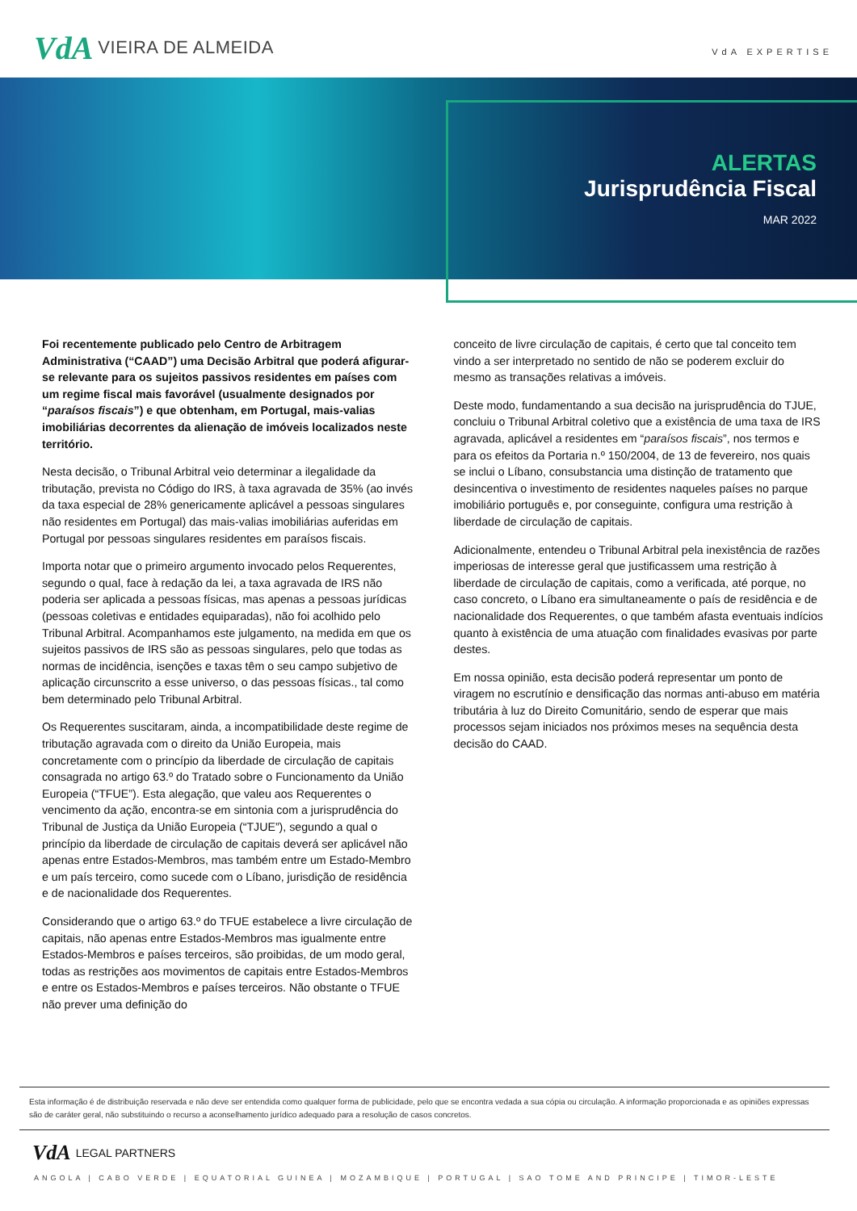VdA VIEIRA DE ALMEIDA
VdA EXPERTISE
ALERTAS
Jurisprudência Fiscal
MAR 2022
Foi recentemente publicado pelo Centro de Arbitragem Administrativa (“CAAD”) uma Decisão Arbitral que poderá afigurar-se relevante para os sujeitos passivos residentes em países com um regime fiscal mais favorável (usualmente designados por “paraísos fiscais”) e que obtenham, em Portugal, mais-valias imobiliárias decorrentes da alienação de imóveis localizados neste território.
Nesta decisão, o Tribunal Arbitral veio determinar a ilegalidade da tributação, prevista no Código do IRS, à taxa agravada de 35% (ao invés da taxa especial de 28% genericamente aplicável a pessoas singulares não residentes em Portugal) das mais-valias imobiliárias auferidas em Portugal por pessoas singulares residentes em paraísos fiscais.
Importa notar que o primeiro argumento invocado pelos Requerentes, segundo o qual, face à redação da lei, a taxa agravada de IRS não poderia ser aplicada a pessoas físicas, mas apenas a pessoas jurídicas (pessoas coletivas e entidades equiparadas), não foi acolhido pelo Tribunal Arbitral. Acompanhamos este julgamento, na medida em que os sujeitos passivos de IRS são as pessoas singulares, pelo que todas as normas de incidência, isenções e taxas têm o seu campo subjetivo de aplicação circunscrito a esse universo, o das pessoas físicas., tal como bem determinado pelo Tribunal Arbitral.
Os Requerentes suscitaram, ainda, a incompatibilidade deste regime de tributação agravada com o direito da União Europeia, mais concretamente com o princípio da liberdade de circulação de capitais consagrada no artigo 63.º do Tratado sobre o Funcionamento da União Europeia (“TFUE”). Esta alegação, que valeu aos Requerentes o vencimento da ação, encontra-se em sintonia com a jurisprudência do Tribunal de Justiça da União Europeia (“TJUE”), segundo a qual o princípio da liberdade de circulação de capitais deverá ser aplicável não apenas entre Estados-Membros, mas também entre um Estado-Membro e um país terceiro, como sucede com o Líbano, jurisdição de residência e de nacionalidade dos Requerentes.
Considerando que o artigo 63.º do TFUE estabelece a livre circulação de capitais, não apenas entre Estados-Membros mas igualmente entre Estados-Membros e países terceiros, são proibidas, de um modo geral, todas as restrições aos movimentos de capitais entre Estados-Membros e entre os Estados-Membros e países terceiros. Não obstante o TFUE não prever uma definição do
conceito de livre circulação de capitais, é certo que tal conceito tem vindo a ser interpretado no sentido de não se poderem excluir do mesmo as transações relativas a imóveis.
Deste modo, fundamentando a sua decisão na jurisprudência do TJUE, concluiu o Tribunal Arbitral coletivo que a existência de uma taxa de IRS agravada, aplicável a residentes em “paraísos fiscais”, nos termos e para os efeitos da Portaria n.º 150/2004, de 13 de fevereiro, nos quais se inclui o Líbano, consubstancia uma distinção de tratamento que desincentiva o investimento de residentes naqueles países no parque imobiliário português e, por conseguinte, configura uma restrição à liberdade de circulação de capitais.
Adicionalmente, entendeu o Tribunal Arbitral pela inexistência de razões imperiosas de interesse geral que justificassem uma restrição à liberdade de circulação de capitais, como a verificada, até porque, no caso concreto, o Líbano era simultaneamente o país de residência e de nacionalidade dos Requerentes, o que também afasta eventuais indícios quanto à existência de uma atuação com finalidades evasivas por parte destes.
Em nossa opinião, esta decisão poderá representar um ponto de viragem no escrutínio e densificação das normas anti-abuso em matéria tributária à luz do Direito Comunitário, sendo de esperar que mais processos sejam iniciados nos próximos meses na sequência desta decisão do CAAD.
Esta informação é de distribuição reservada e não deve ser entendida como qualquer forma de publicidade, pelo que se encontra vedada a sua cópia ou circulação. A informação proporcionada e as opiniões expressas são de caráter geral, não substituindo o recurso a aconselhamento jurídico adequado para a resolução de casos concretos.
VdA LEGAL PARTNERS
ANGOLA | CABO VERDE | EQUATORIAL GUINEA | MOZAMBIQUE | PORTUGAL | SAO TOME AND PRINCIPE | TIMOR-LESTE